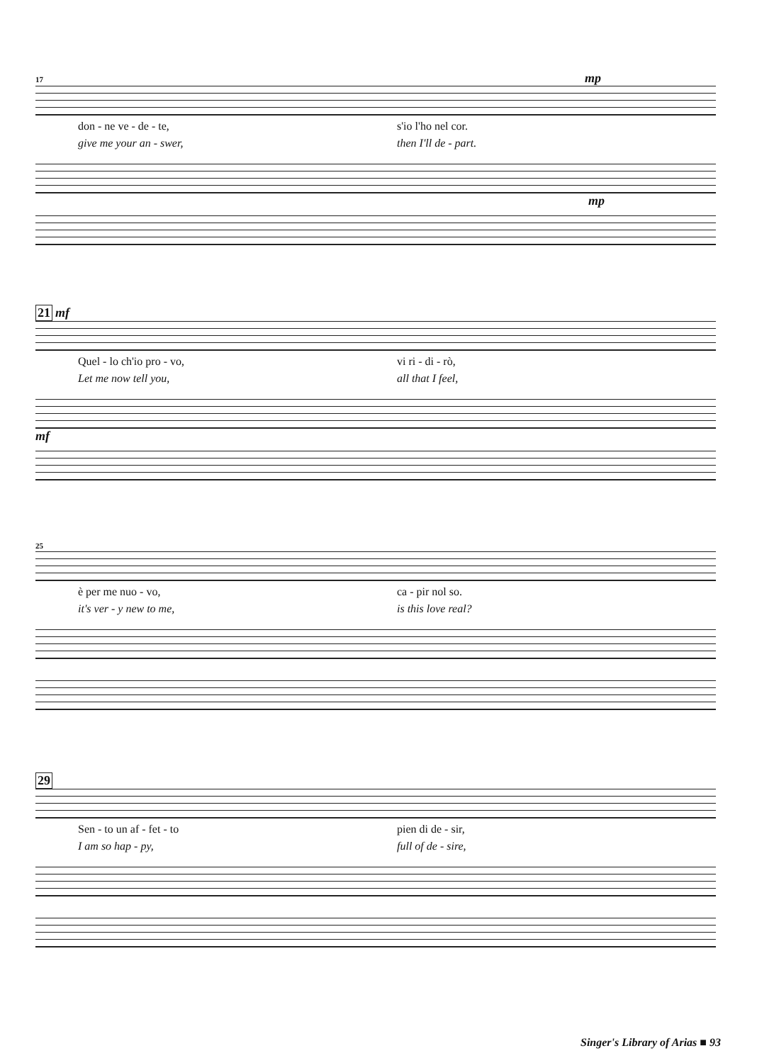17 mp
don - ne ve - de - te, s'io l'ho nel cor.
give me your an - swer, then I'll de - part.
mp
21 mf
Quel - lo ch'io pro - vo, vi ri - di - rò,
Let me now tell you, all that I feel,
mf
25
è per me nuo - vo, ca - pir nol so.
it's ver - y new to me, is this love real?
29
Sen - to un af - fet - to pien di de - sir,
I am so hap - py, full of de - sire,
Singer's Library of Arias ■ 93